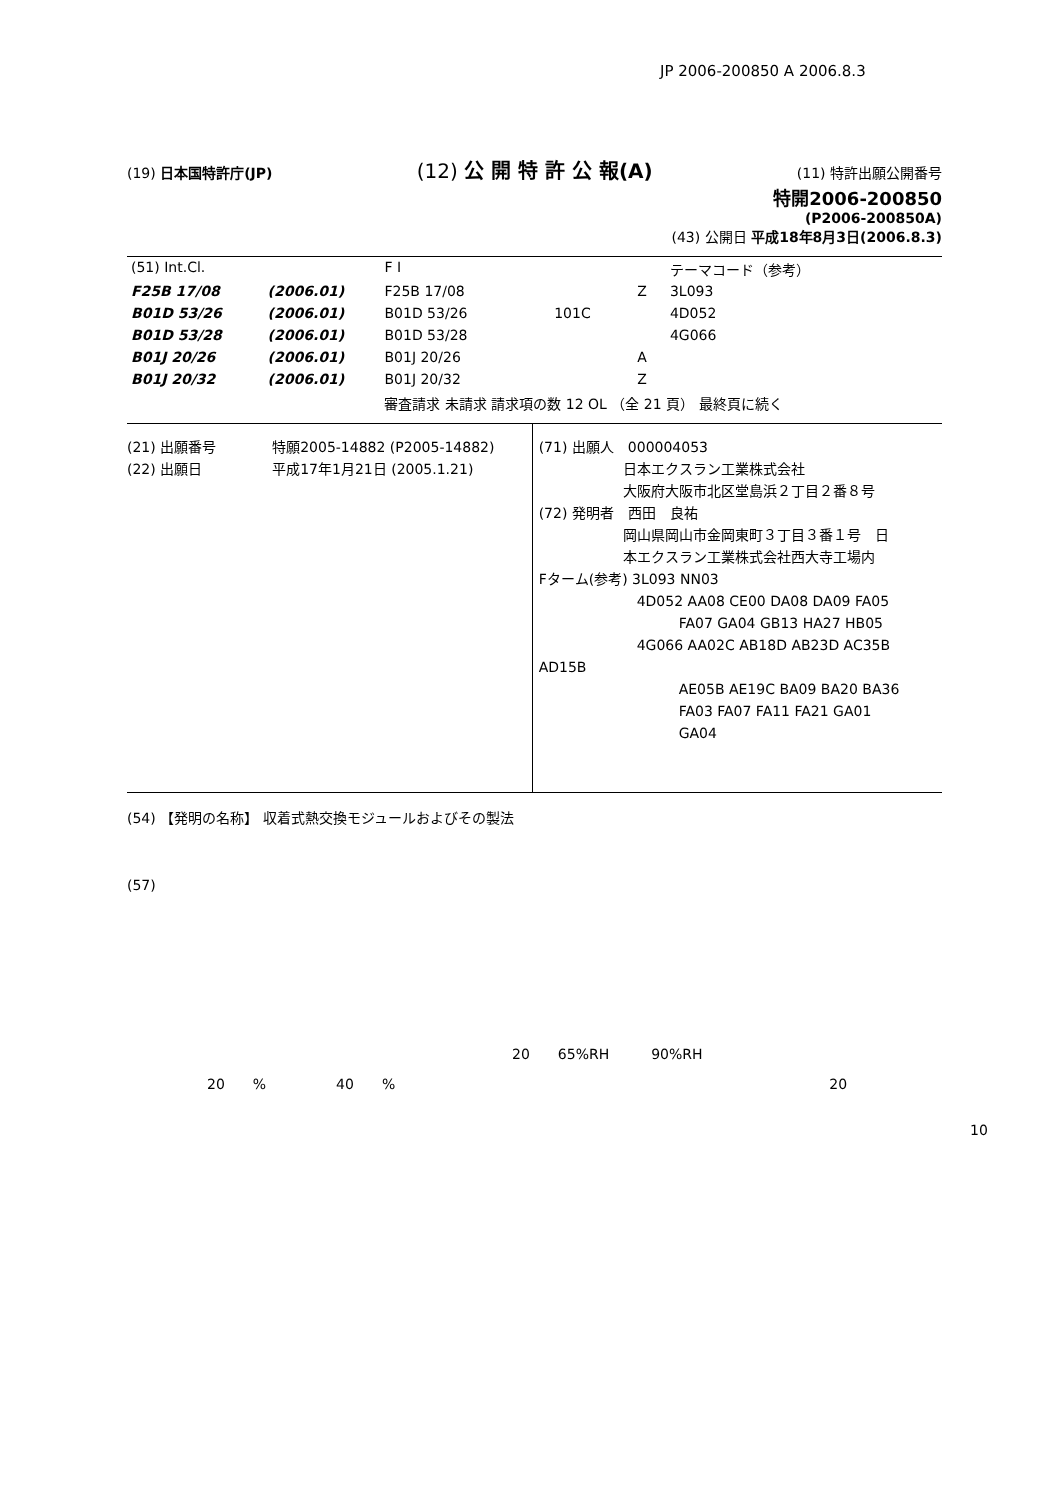JP 2006-200850 A 2006.8.3
(19) 日本国特許庁(JP) (12) 公 開 特 許 公 報(A) (11) 特許出願公開番号
特開2006-200850
(P2006-200850A)
(43) 公開日 平成18年8月3日(2006.8.3)
| (51) Int.Cl. | | F I | | | テーマコード（参考） |
| F25B 17/08 | (2006.01) | F25B 17/08 | | Z | 3L093 |
| B01D 53/26 | (2006.01) | B01D 53/26 | 101C | | 4D052 |
| B01D 53/28 | (2006.01) | B01D 53/28 | | | 4G066 |
| B01J 20/26 | (2006.01) | B01J 20/26 | | A | |
| B01J 20/32 | (2006.01) | B01J 20/32 | | Z | |
| | | 審査請求 未請求 請求項の数 12 OL （全 21 頁） 最終頁に続く | | | |
(21) 出願番号　　　　特願2005-14882 (P2005-14882)
(22) 出願日　　　　　平成17年1月21日 (2005.1.21)
(71) 出願人　000004053
　　　　　　日本エクスラン工業株式会社
　　　　　　大阪府大阪市北区堂島浜２丁目２番８号
(72) 発明者　西田　良祐
　　　　　　岡山県岡山市金岡東町３丁目３番１号　日
　　　　　　本エクスラン工業株式会社西大寺工場内
Fターム(参考) 3L093 NN03
　　　　　　　4D052 AA08 CE00 DA08 DA09 FA05
　　　　　　　　　　FA07 GA04 GB13 HA27 HB05
　　　　　　　4G066 AA02C AB18D AB23D AC35B AD15B
　　　　　　　　　　AE05B AE19C BA09 BA20 BA36
　　　　　　　　　　FA03 FA07 FA11 FA21 GA01
　　　　　　　　　　GA04
(54) 【発明の名称】 収着式熱交換モジュールおよびその製法
(57)
20　　65%RH　　　90%RH
20　　%　　　　　40　　%　　　　　　　　　　　　　　　　　　　　　　　　　　　　　　　20
10